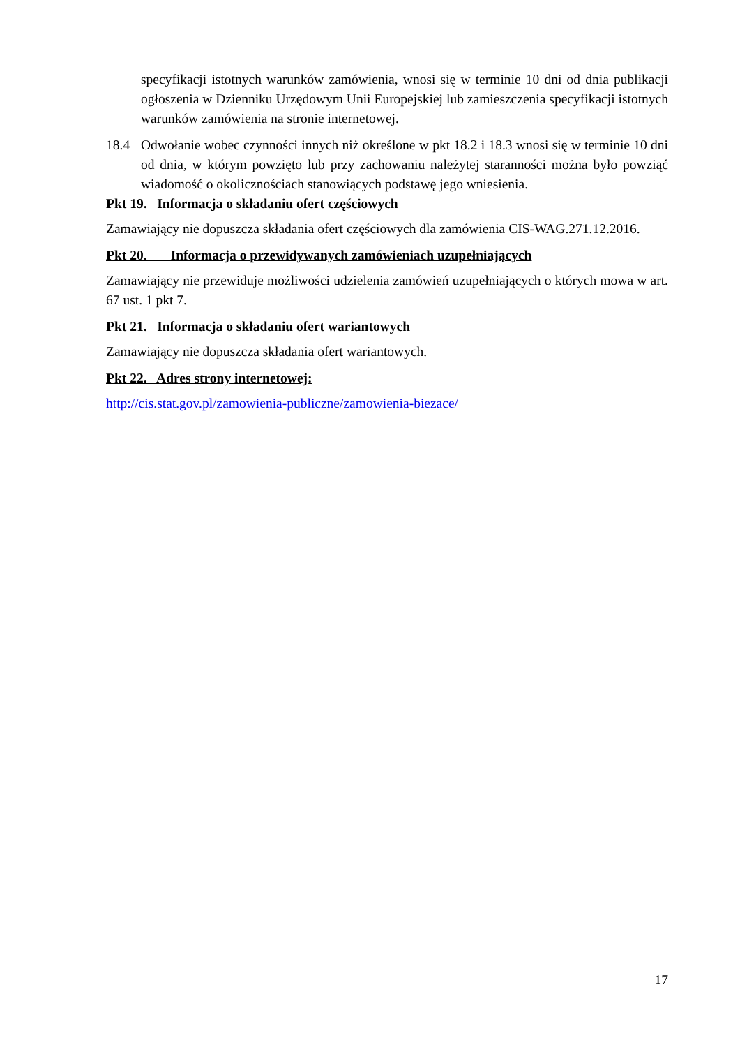specyfikacji istotnych warunków zamówienia, wnosi się w terminie 10 dni od dnia publikacji ogłoszenia w Dzienniku Urzędowym Unii Europejskiej lub zamieszczenia specyfikacji istotnych warunków zamówienia na stronie internetowej.
18.4 Odwołanie wobec czynności innych niż określone w pkt 18.2 i 18.3 wnosi się w terminie 10 dni od dnia, w którym powzięto lub przy zachowaniu należytej staranności można było powziąć wiadomość o okolicznościach stanowiących podstawę jego wniesienia.
Pkt 19. Informacja o składaniu ofert częściowych
Zamawiający nie dopuszcza składania ofert częściowych dla zamówienia CIS-WAG.271.12.2016.
Pkt 20. Informacja o przewidywanych zamówieniach uzupełniających
Zamawiający nie przewiduje możliwości udzielenia zamówień uzupełniających o których mowa w art. 67 ust. 1 pkt 7.
Pkt 21. Informacja o składaniu ofert wariantowych
Zamawiający nie dopuszcza składania ofert wariantowych.
Pkt 22. Adres strony internetowej:
http://cis.stat.gov.pl/zamowienia-publiczne/zamowienia-biezace/
17